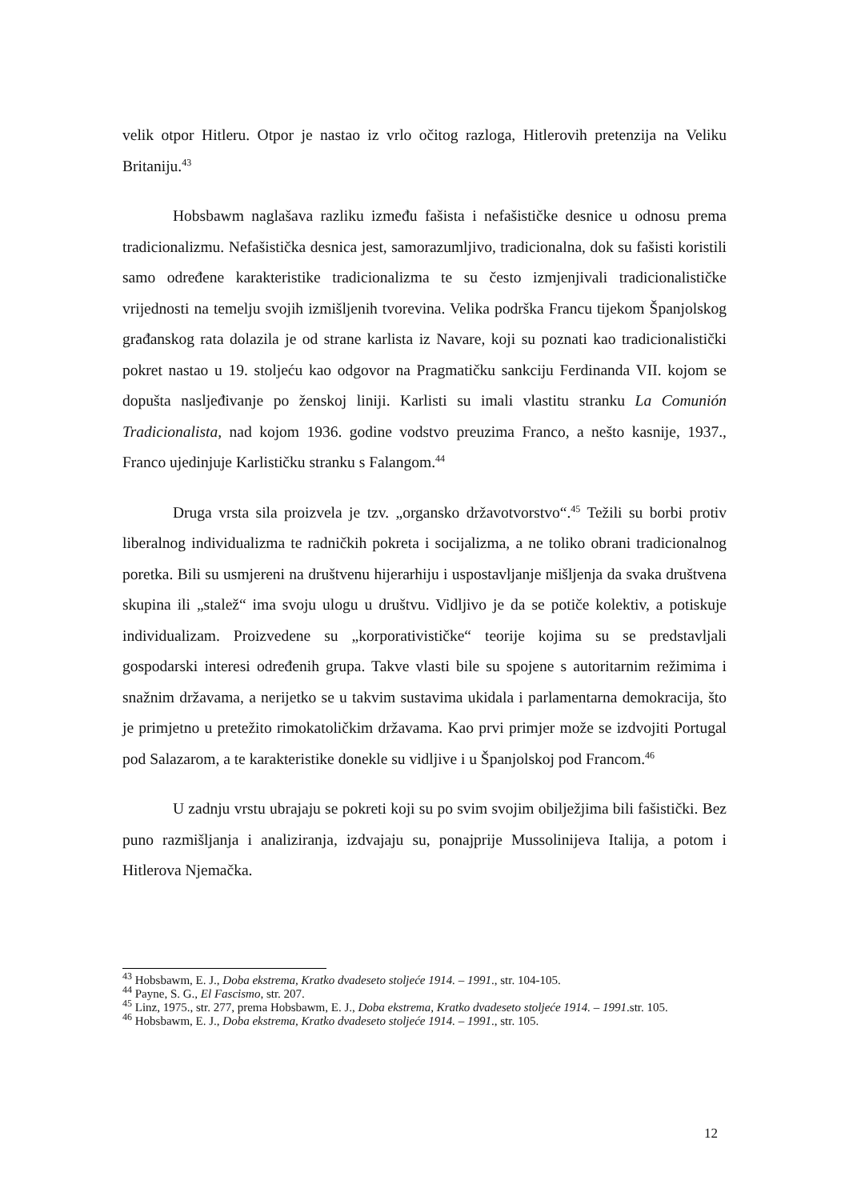velik otpor Hitleru. Otpor je nastao iz vrlo očitog razloga, Hitlerovih pretenzija na Veliku Britaniju.<sup>43</sup>
Hobsbawm naglašava razliku između fašista i nefašističke desnice u odnosu prema tradicionalizmu. Nefašistička desnica jest, samorazumljivo, tradicionalna, dok su fašisti koristili samo određene karakteristike tradicionalizma te su često izmjenjivali tradicionalističke vrijednosti na temelju svojih izmišljenih tvorevina. Velika podrška Francu tijekom Španjolskog građanskog rata dolazila je od strane karlista iz Navare, koji su poznati kao tradicionalistički pokret nastao u 19. stoljeću kao odgovor na Pragmatičku sankciju Ferdinanda VII. kojom se dopušta nasljeđivanje po ženskoj liniji. Karlisti su imali vlastitu stranku La Comunión Tradicionalista, nad kojom 1936. godine vodstvo preuzima Franco, a nešto kasnije, 1937., Franco ujedinjuje Karlističku stranku s Falangom.<sup>44</sup>
Druga vrsta sila proizvela je tzv. „organsko državotvorstvo“.<sup>45</sup> Težili su borbi protiv liberalnog individualizma te radničkih pokreta i socijalizma, a ne toliko obrani tradicionalnog poretka. Bili su usmjereni na društvenu hijerarhiju i uspostavljanje mišljenja da svaka društvena skupina ili „stalež“ ima svoju ulogu u društvu. Vidljivo je da se potiče kolektiv, a potiskuje individualizam. Proizvedene su „korporativističke“ teorije kojima su se predstavljali gospodarski interesi određenih grupa. Takve vlasti bile su spojene s autoritarnim režimima i snažnim državama, a nerijetko se u takvim sustavima ukidala i parlamentarna demokracija, što je primjetno u pretežito rimokatoličkim državama. Kao prvi primjer može se izdvojiti Portugal pod Salazarom, a te karakteristike donekle su vidljive i u Španjolskoj pod Francom.<sup>46</sup>
U zadnju vrstu ubrajaju se pokreti koji su po svim svojim obilježjima bili fašistički. Bez puno razmišljanja i analiziranja, izdvajaju su, ponajprije Mussolinijeva Italija, a potom i Hitlerova Njemačka.
<sup>43</sup> Hobsbawm, E. J., Doba ekstrema, Kratko dvadeseto stoljeće 1914. – 1991., str. 104-105.
<sup>44</sup> Payne, S. G., El Fascismo, str. 207.
<sup>45</sup> Linz, 1975., str. 277, prema Hobsbawm, E. J., Doba ekstrema, Kratko dvadeseto stoljeće 1914. – 1991.str. 105.
<sup>46</sup> Hobsbawm, E. J., Doba ekstrema, Kratko dvadeseto stoljeće 1914. – 1991., str. 105.
12